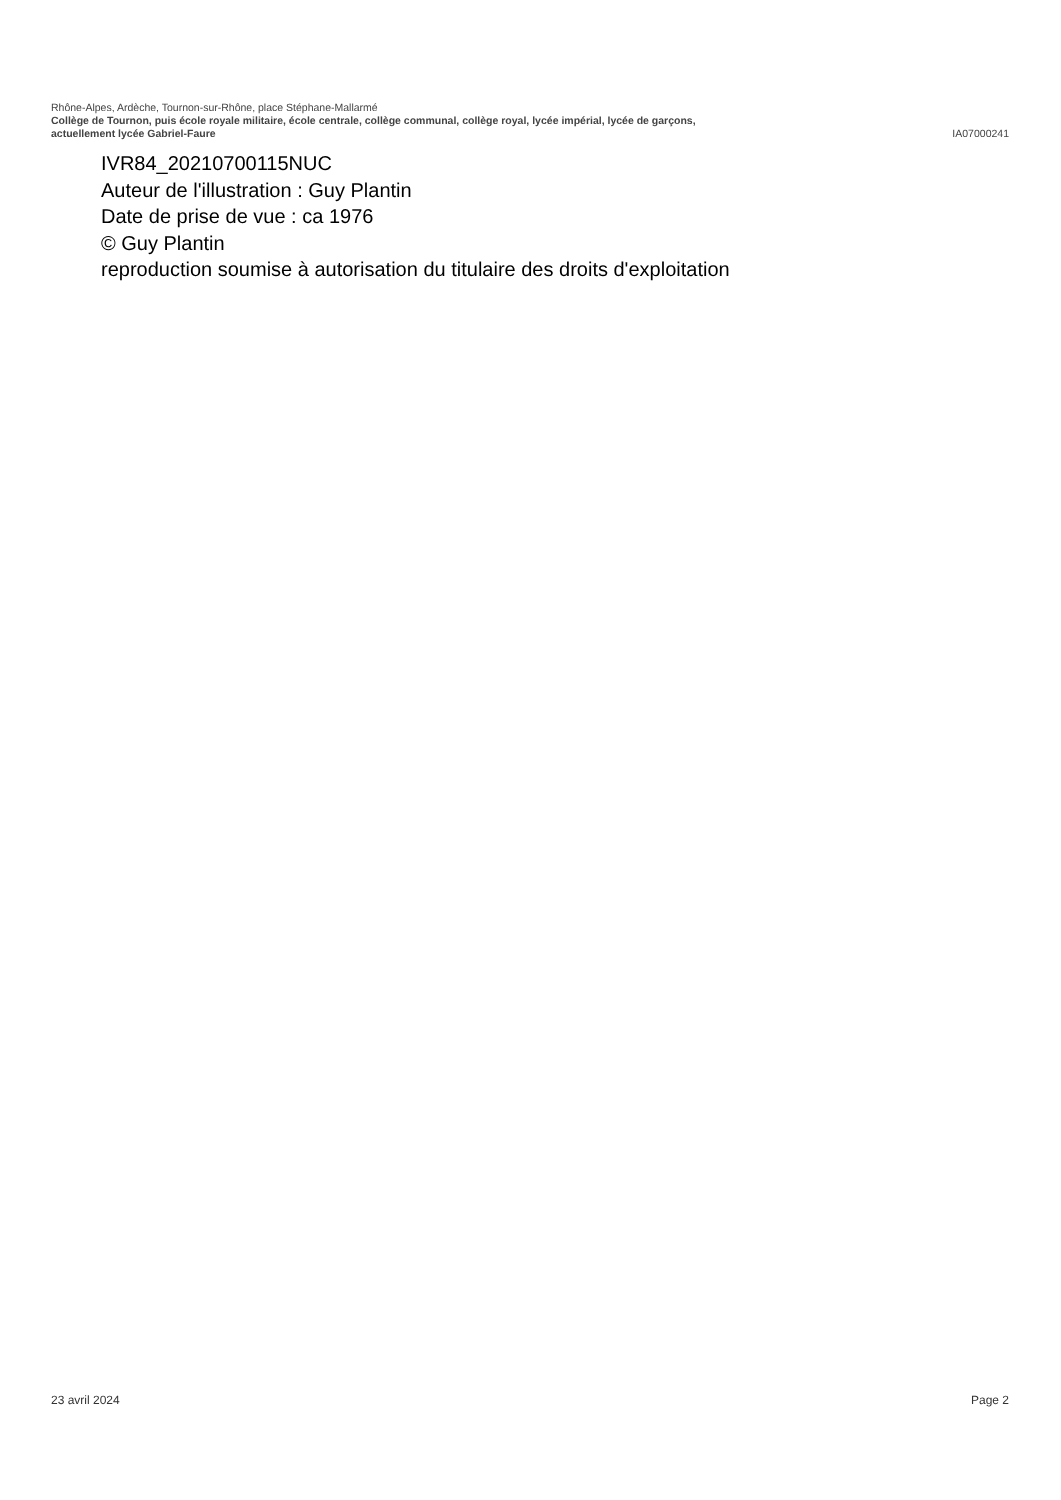Rhône-Alpes, Ardèche, Tournon-sur-Rhône, place Stéphane-Mallarmé
Collège de Tournon, puis école royale militaire, école centrale, collège communal, collège royal, lycée impérial, lycée de garçons,
actuellement lycée Gabriel-Faure IA07000241
IVR84_20210700115NUC
Auteur de l'illustration : Guy Plantin
Date de prise de vue : ca 1976
© Guy Plantin
reproduction soumise à autorisation du titulaire des droits d'exploitation
23 avril 2024 Page 2